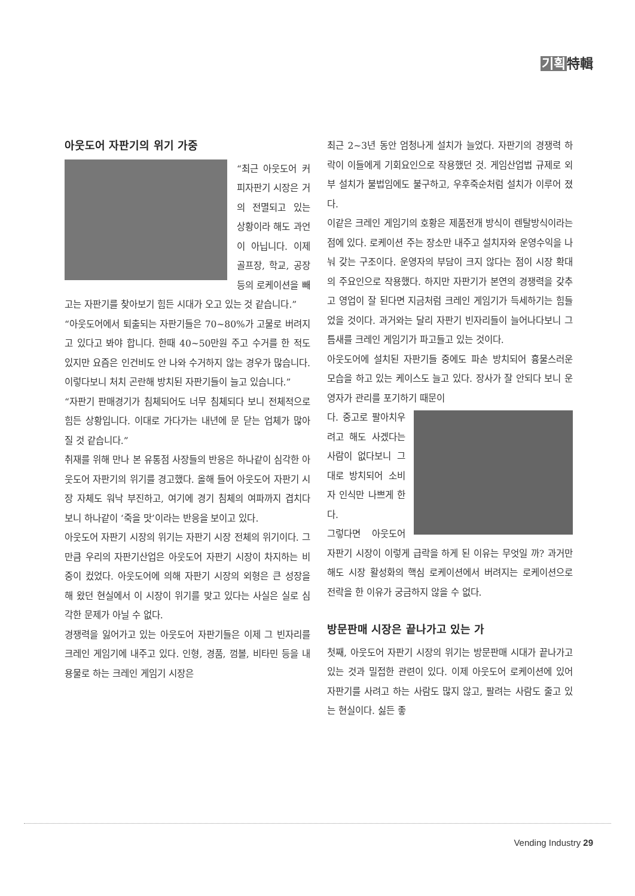기획特輯
아웃도어 자판기의 위기 가중
“최근 아웃도어 커피자판기 시장은 거의 전멸되고 있는 상황이라 해도 과언이 아닙니다. 이제 골프장, 학교, 공장 등의 로케이션을 빼고는 자판기를 찾아보기 힘든 시대가 오고 있는 것 같습니다.”
“아웃도어에서 퇴출되는 자판기들은 70~80%가 고물로 버려지고 있다고 봐야 합니다. 한때 40~50만원 주고 수거를 한 적도 있지만 요즘은 인건비도 안 나와 수거하지 않는 경우가 많습니다. 이렇다보니 처치 곤란해 방치된 자판기들이 늘고 있습니다.”
“자판기 판매경기가 침체되어도 너무 침체되다 보니 전체적으로 힘든 상황입니다. 이대로 가다가는 내년에 문 닫는 업체가 많아 질 것 같습니다.”
취재를 위해 만나 본 유통점 사장들의 반응은 하나같이 심각한 아웃도어 자판기의 위기를 경고했다. 올해 들어 아웃도어 자판기 시장 자체도 워낙 부진하고, 여기에 경기 침체의 여파까지 겹치다 보니 하나같이 ‘죽을 맛’이라는 반응을 보이고 있다.
아웃도어 자판기 시장의 위기는 자판기 시장 전체의 위기이다. 그만큼 우리의 자판기산업은 아웃도어 자판기 시장이 차지하는 비중이 컸었다. 아웃도어에 의해 자판기 시장의 외형은 큰 성장을 해 왔던 현실에서 이 시장이 위기를 맞고 있다는 사실은 실로 심각한 문제가 아닐 수 없다.
경쟁력을 잃어가고 있는 아웃도어 자판기들은 이제 그 빈자리를 크레인 게임기에 내주고 있다. 인형, 경품, 껌볼, 비타민 등을 내용물로 하는 크레인 게임기 시장은
최근 2~3년 동안 엄청나게 설치가 늘었다. 자판기의 경쟁력 하락이 이들에게 기회요인으로 작용했던 것. 게임산업법 규제로 외부 설치가 불법임에도 불구하고, 우후죽순처럼 설치가 이루어 졌다.
이같은 크레인 게임기의 호황은 제품전개 방식이 렌탈방식이라는 점에 있다. 로케이션 주는 장소만 내주고 설치자와 운영수익을 나눠 갖는 구조이다. 운영자의 부담이 크지 않다는 점이 시장 확대의 주요인으로 작용했다. 하지만 자판기가 본연의 경쟁력을 갖추고 영업이 잘 된다면 지금처럼 크레인 게임기가 득세하기는 힘들었을 것이다. 과거와는 달리 자판기 빈자리들이 늘어나다보니 그 틈새를 크레인 게임기가 파고들고 있는 것이다.
아웃도어에 설치된 자판기들 중에도 파손 방치되어 흉물스러운 모습을 하고 있는 케이스도 늘고 있다. 장사가 잘 안되다 보니 운영자가 관리를 포기하기 때문이
다. 중고로 팔아치우려고 해도 사겠다는 사람이 없다보니 그대로 방치되어 소비자 인식만 나쁘게 한다.
그렇다면 아웃도어 자판기 시장이 이렇게 급락을 하게 된 이유는 무엇일 까? 과거만 해도 시장 활성화의 핵심 로케이션에서 버려지는 로케이션으로 전락을 한 이유가 궁금하지 않을 수 없다.
방문판매 시장은 끝나가고 있는 가
첫째, 아웃도어 자판기 시장의 위기는 방문판매 시대가 끝나가고 있는 것과 밀접한 관련이 있다. 이제 아웃도어 로케이션에 있어 자판기를 사려고 하는 사람도 많지 않고, 팔려는 사람도 줄고 있는 현실이다. 싫든 좋
Vending Industry 29